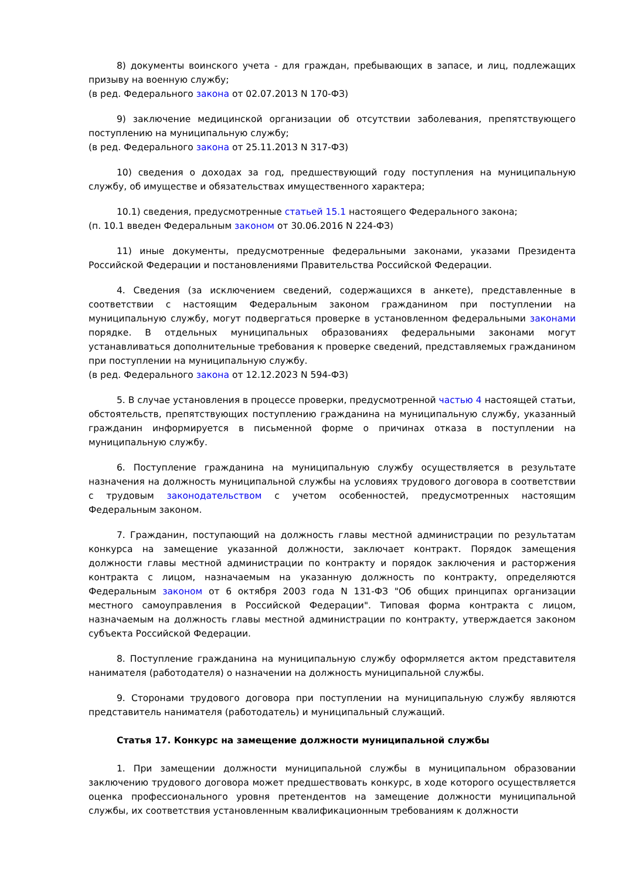8) документы воинского учета - для граждан, пребывающих в запасе, и лиц, подлежащих призыву на военную службу;
(в ред. Федерального закона от 02.07.2013 N 170-ФЗ)
9) заключение медицинской организации об отсутствии заболевания, препятствующего поступлению на муниципальную службу;
(в ред. Федерального закона от 25.11.2013 N 317-ФЗ)
10) сведения о доходах за год, предшествующий году поступления на муниципальную службу, об имуществе и обязательствах имущественного характера;
10.1) сведения, предусмотренные статьей 15.1 настоящего Федерального закона;
(п. 10.1 введен Федеральным законом от 30.06.2016 N 224-ФЗ)
11) иные документы, предусмотренные федеральными законами, указами Президента Российской Федерации и постановлениями Правительства Российской Федерации.
4. Сведения (за исключением сведений, содержащихся в анкете), представленные в соответствии с настоящим Федеральным законом гражданином при поступлении на муниципальную службу, могут подвергаться проверке в установленном федеральными законами порядке. В отдельных муниципальных образованиях федеральными законами могут устанавливаться дополнительные требования к проверке сведений, представляемых гражданином при поступлении на муниципальную службу.
(в ред. Федерального закона от 12.12.2023 N 594-ФЗ)
5. В случае установления в процессе проверки, предусмотренной частью 4 настоящей статьи, обстоятельств, препятствующих поступлению гражданина на муниципальную службу, указанный гражданин информируется в письменной форме о причинах отказа в поступлении на муниципальную службу.
6. Поступление гражданина на муниципальную службу осуществляется в результате назначения на должность муниципальной службы на условиях трудового договора в соответствии с трудовым законодательством с учетом особенностей, предусмотренных настоящим Федеральным законом.
7. Гражданин, поступающий на должность главы местной администрации по результатам конкурса на замещение указанной должности, заключает контракт. Порядок замещения должности главы местной администрации по контракту и порядок заключения и расторжения контракта с лицом, назначаемым на указанную должность по контракту, определяются Федеральным законом от 6 октября 2003 года N 131-ФЗ "Об общих принципах организации местного самоуправления в Российской Федерации". Типовая форма контракта с лицом, назначаемым на должность главы местной администрации по контракту, утверждается законом субъекта Российской Федерации.
8. Поступление гражданина на муниципальную службу оформляется актом представителя нанимателя (работодателя) о назначении на должность муниципальной службы.
9. Сторонами трудового договора при поступлении на муниципальную службу являются представитель нанимателя (работодатель) и муниципальный служащий.
Статья 17. Конкурс на замещение должности муниципальной службы
1. При замещении должности муниципальной службы в муниципальном образовании заключению трудового договора может предшествовать конкурс, в ходе которого осуществляется оценка профессионального уровня претендентов на замещение должности муниципальной службы, их соответствия установленным квалификационным требованиям к должности